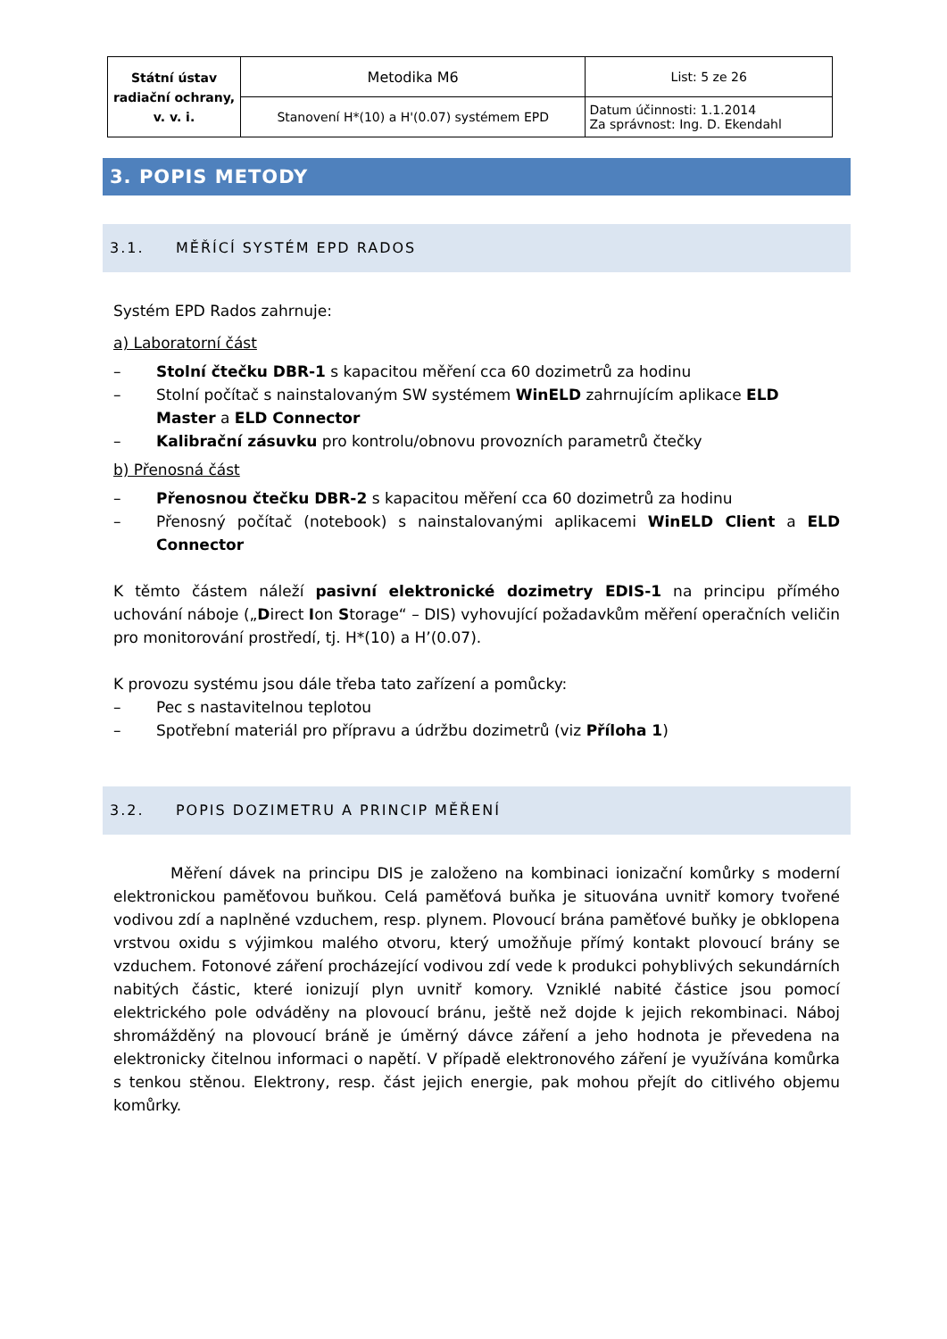| Státní ústav radiační ochrany, v. v. i. | Metodika M6 | List: 5 ze 26 |
| | Stanovení H*(10) a H'(0.07) systémem EPD | Datum účinnosti: 1.1.2014 Za správnost: Ing. D. Ekendahl |
3. POPIS METODY
3.1. MĚŘÍCÍ SYSTÉM EPD RADOS
Systém EPD Rados zahrnuje:
a) Laboratorní část
– Stolní čtečku DBR-1 s kapacitou měření cca 60 dozimetrů za hodinu
– Stolní počítač s nainstalovaným SW systémem WinELD zahrnujícím aplikace ELD Master a ELD Connector
– Kalibrační zásuvku pro kontrolu/obnovu provozních parametrů čtečky
b) Přenosná část
– Přenosnou čtečku DBR-2 s kapacitou měření cca 60 dozimetrů za hodinu
– Přenosný počítač (notebook) s nainstalovanými aplikacemi WinELD Client a ELD Connector
K těmto částem náleží pasivní elektronické dozimetry EDIS-1 na principu přímého uchování náboje („Direct Ion Storage“ – DIS) vyhovující požadavkům měření operačních veličin pro monitorování prostředí, tj. H*(10) a H’(0.07).
K provozu systému jsou dále třeba tato zařízení a pomůcky:
– Pec s nastavitelnou teplotou
– Spotřební materiál pro přípravu a údržbu dozimetrů (viz Příloha 1)
3.2. POPIS DOZIMETRU A PRINCIP MĚŘENÍ
Měření dávek na principu DIS je založeno na kombinaci ionizační komůrky s moderní elektronickou paměťovou buňkou. Celá paměťová buňka je situována uvnitř komory tvořené vodivou zdí a naplněné vzduchem, resp. plynem. Plovoucí brána paměťové buňky je obklopena vrstvou oxidu s výjimkou malého otvoru, který umožňuje přímý kontakt plovoucí brány se vzduchem. Fotonové záření procházející vodivou zdí vede k produkci pohyblivých sekundárních nabitých částic, které ionizují plyn uvnitř komory. Vzniklé nabité částice jsou pomocí elektrického pole odváděny na plovoucí bránu, ještě než dojde k jejich rekombinaci. Náboj shromážděný na plovoucí bráně je úměrný dávce záření a jeho hodnota je převedena na elektronicky čitelnou informaci o napětí. V případě elektronového záření je využívána komůrka s tenkou stěnou. Elektrony, resp. část jejich energie, pak mohou přejít do citlivého objemu komůrky.